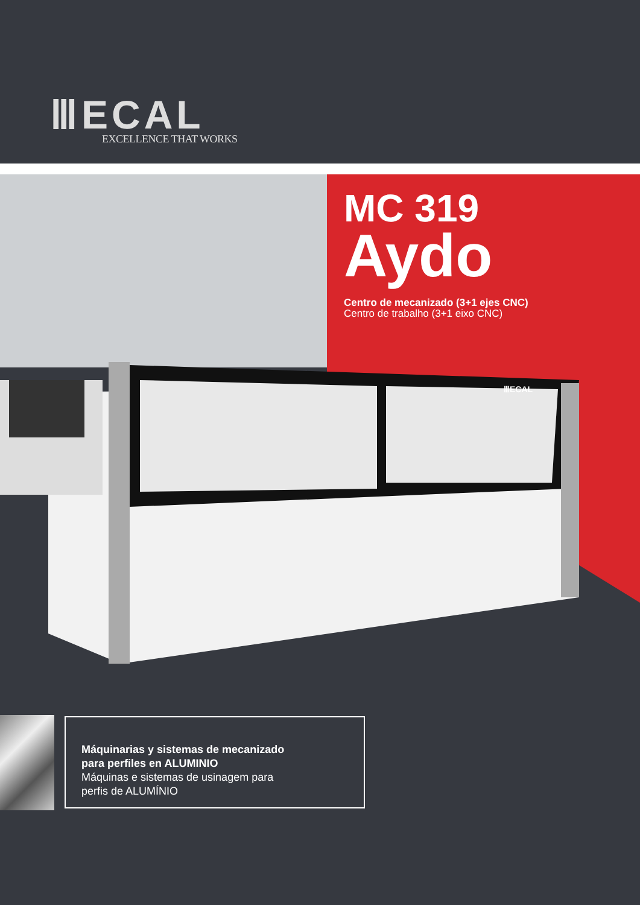ⅢECAL
EXCELLENCE THAT WORKS
MC 319
Aydo
Centro de mecanizado (3+1 ejes CNC)
Centro de trabalho (3+1 eixo CNC)
ⅢECAL
Máquinarias y sistemas de mecanizado
para perfiles en ALUMINIO
Máquinas e sistemas de usinagem para
perfis de ALUMÍNIO